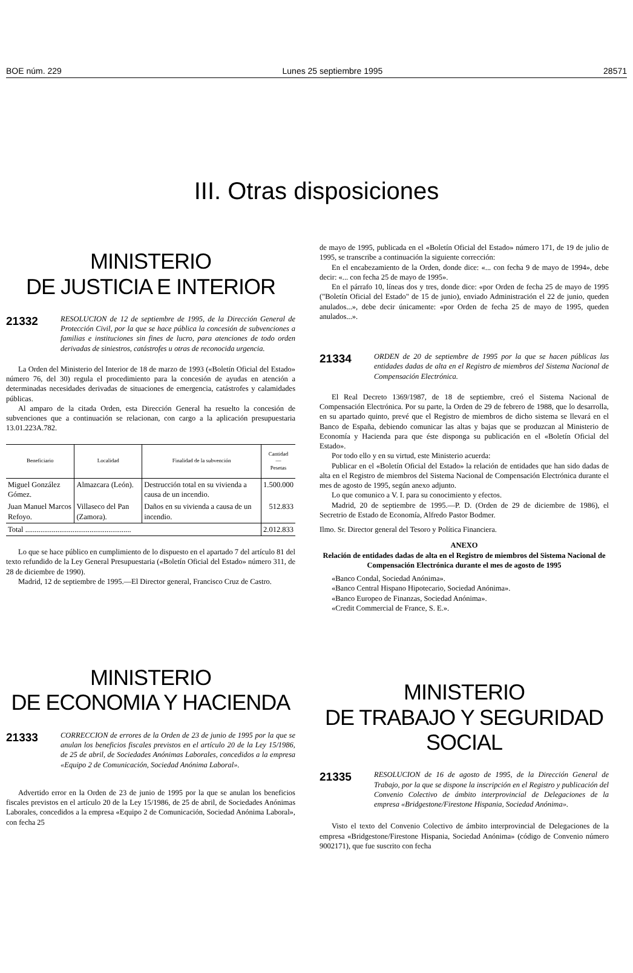BOE núm. 229 Lunes 25 septiembre 1995 28571
III. Otras disposiciones
MINISTERIO
DE JUSTICIA E INTERIOR
21332 RESOLUCION de 12 de septiembre de 1995, de la Dirección General de Protección Civil, por la que se hace pública la concesión de subvenciones a familias e instituciones sin fines de lucro, para atenciones de todo orden derivadas de siniestros, catástrofes u otras de reconocida urgencia.
La Orden del Ministerio del Interior de 18 de marzo de 1993 («Boletín Oficial del Estado» número 76, del 30) regula el procedimiento para la concesión de ayudas en atención a determinadas necesidades derivadas de situaciones de emergencia, catástrofes y calamidades públicas.
Al amparo de la citada Orden, esta Dirección General ha resuelto la concesión de subvenciones que a continuación se relacionan, con cargo a la aplicación presupuestaria 13.01.223A.782.
| Beneficiario | Localidad | Finalidad de la subvención | Cantidad — Pesetas |
| --- | --- | --- | --- |
| Miguel González Gómez. | Almazcara (León). | Destrucción total en su vivienda a causa de un incendio. | 1.500.000 |
| Juan Manuel Marcos Refoyo. | Villaseco del Pan (Zamora). | Daños en su vivienda a causa de un incendio. | 512.833 |
| Total ........................................................ | | | 2.012.833 |
Lo que se hace público en cumplimiento de lo dispuesto en el apartado 7 del artículo 81 del texto refundido de la Ley General Presupuestaria («Boletín Oficial del Estado» número 311, de 28 de diciembre de 1990).
Madrid, 12 de septiembre de 1995.—El Director general, Francisco Cruz de Castro.
MINISTERIO
DE ECONOMIA Y HACIENDA
21333 CORRECCION de errores de la Orden de 23 de junio de 1995 por la que se anulan los beneficios fiscales previstos en el artículo 20 de la Ley 15/1986, de 25 de abril, de Sociedades Anónimas Laborales, concedidos a la empresa «Equipo 2 de Comunicación, Sociedad Anónima Laboral».
Advertido error en la Orden de 23 de junio de 1995 por la que se anulan los beneficios fiscales previstos en el artículo 20 de la Ley 15/1986, de 25 de abril, de Sociedades Anónimas Laborales, concedidos a la empresa «Equipo 2 de Comunicación, Sociedad Anónima Laboral», con fecha 25
de mayo de 1995, publicada en el «Boletín Oficial del Estado» número 171, de 19 de julio de 1995, se transcribe a continuación la siguiente corrección:
En el encabezamiento de la Orden, donde dice: «... con fecha 9 de mayo de 1994», debe decir: «... con fecha 25 de mayo de 1995».
En el párrafo 10, líneas dos y tres, donde dice: «por Orden de fecha 25 de mayo de 1995 ("Boletín Oficial del Estado" de 15 de junio), enviado Administración el 22 de junio, queden anulados...», debe decir únicamente: «por Orden de fecha 25 de mayo de 1995, queden anulados...».
21334 ORDEN de 20 de septiembre de 1995 por la que se hacen públicas las entidades dadas de alta en el Registro de miembros del Sistema Nacional de Compensación Electrónica.
El Real Decreto 1369/1987, de 18 de septiembre, creó el Sistema Nacional de Compensación Electrónica. Por su parte, la Orden de 29 de febrero de 1988, que lo desarrolla, en su apartado quinto, prevé que el Registro de miembros de dicho sistema se llevará en el Banco de España, debiendo comunicar las altas y bajas que se produzcan al Ministerio de Economía y Hacienda para que éste disponga su publicación en el «Boletín Oficial del Estado».
Por todo ello y en su virtud, este Ministerio acuerda:
Publicar en el «Boletín Oficial del Estado» la relación de entidades que han sido dadas de alta en el Registro de miembros del Sistema Nacional de Compensación Electrónica durante el mes de agosto de 1995, según anexo adjunto.
Lo que comunico a V. I. para su conocimiento y efectos.
Madrid, 20 de septiembre de 1995.—P. D. (Orden de 29 de diciembre de 1986), el Secretrio de Estado de Economía, Alfredo Pastor Bodmer.
Ilmo. Sr. Director general del Tesoro y Política Financiera.
ANEXO
Relación de entidades dadas de alta en el Registro de miembros del Sistema Nacional de Compensación Electrónica durante el mes de agosto de 1995
«Banco Condal, Sociedad Anónima».
«Banco Central Hispano Hipotecario, Sociedad Anónima».
«Banco Europeo de Finanzas, Sociedad Anónima».
«Credit Commercial de France, S. E.».
MINISTERIO
DE TRABAJO Y SEGURIDAD SOCIAL
21335 RESOLUCION de 16 de agosto de 1995, de la Dirección General de Trabajo, por la que se dispone la inscripción en el Registro y publicación del Convenio Colectivo de ámbito interprovincial de Delegaciones de la empresa «Bridgestone/Firestone Hispania, Sociedad Anónima».
Visto el texto del Convenio Colectivo de ámbito interprovincial de Delegaciones de la empresa «Bridgestone/Firestone Hispania, Sociedad Anónima» (código de Convenio número 9002171), que fue suscrito con fecha